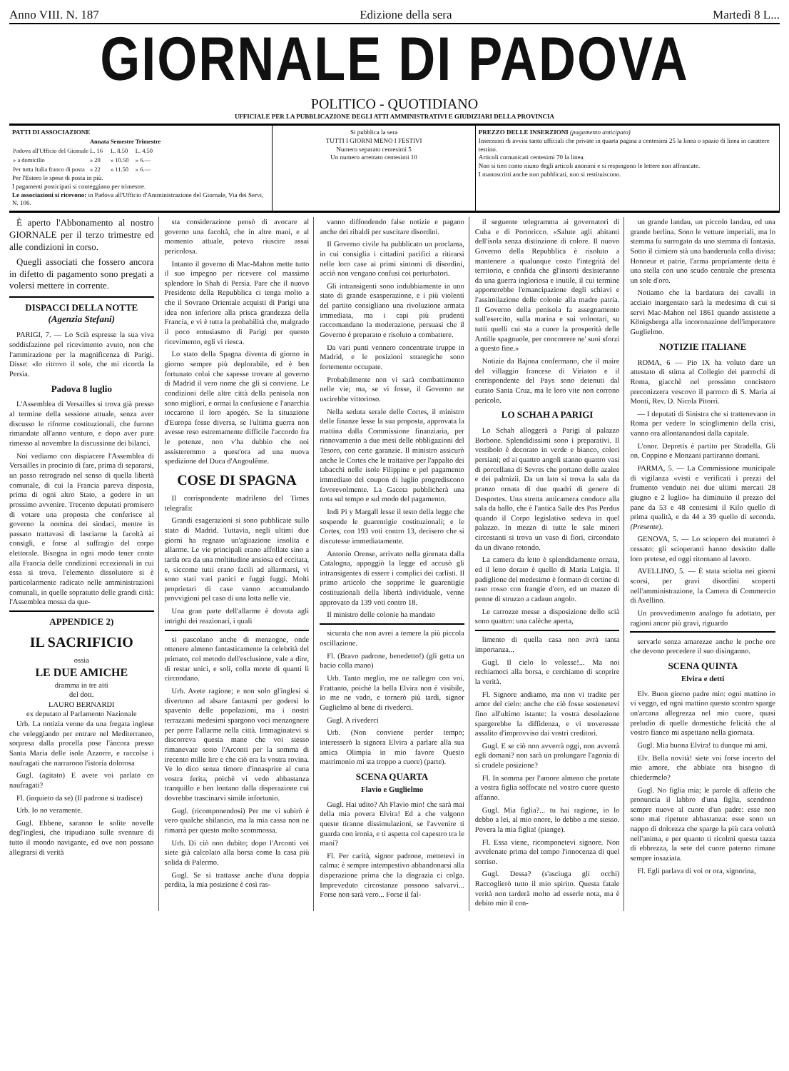Anno VIII. N. 187 Edizione della sera Martedì 8 L...
GIORNALE DI PADOVA
POLITICO - QUOTIDIANO
UFFICIALE PER LA PUBBLICAZIONE DEGLI ATTI AMMINISTRATIVI E GIUDIZIARI DELLA PROVINCIA
PATTI DI ASSOCIAZIONE
| | Annata | Semestre | Trimestre |
| --- | --- | --- | --- |
| Padova all'Ufficio del Giornale | L. 16 | L. 8.50 | L. 4.50 |
| » a domicilio | » 20 | » 10.50 | » 6.— |
| Per tutta Italia franco di posta | » 22 | » 11.50 | » 6.— |
Per l'Estero le spese di posta in più.
I pagamenti posticipati si conteggiano per trimestre.
Le associazioni si ricevono: in Padova all'Ufficio d'Amministrazione del Giornale, Via dei Servi, N. 106.
Si pubblica la sera
TUTTI I GIORNI MENO I FESTIVI
Numero separato centesimi 5
Un numero arretrato centesimi 10
PREZZO DELLE INSERZIONI (pagamento anticipato)
Inserzioni di avvisi tanto ufficiali che private in quarta pagina a centesimi 25 la linea o spazio di linea in carattere testino.
Articoli comunicati centesimi 70 la linea.
Non si tien conto niuno degli articoli anonimi e si respingono le lettere non affrancate.
I manoscritti anche non pubblicati, non si restituiscono.
È aperto l'Abbonamento al nostro GIORNALE per il terzo trimestre ed alle condizioni in corso.
Quegli associati che fossero ancora in difetto di pagamento sono pregati a volersi mettere in corrente.
DISPACCI DELLA NOTTE
(Agenzia Stefani)
PARIGI, 7. — Lo Scià espresse la sua viva soddisfazione pel ricevimento avuto, non che l'ammirazione per la magnificenza di Parigi. Disse: «Io ritrovo il sole, che mi ricorda la Persia.
Padova 8 luglio
L'Assemblea di Versailles si trova già presso al termine della sessione attuale, senza aver discusso le riforme costituzionali, che furono rimandate all'anno venturo, e dopo aver pure rimesso al novembre la discussione dei bilanci.
Noi vediamo con dispiacere l'Assemblea di Versailles in procinto di fare, prima di separarsi, un passo retrogrado nel senso di quella libertà comunale, di cui la Francia pareva disposta, prima di ogni altro Stato, a godere in un prossimo avvenire. Trecento deputati promisero di votare una proposta che conferisce al governo la nomina dei sindaci, mentre in passato trattavasi di lasciarne la facoltà ai consigli, e forse al suffragio del corpo elettorale. Bisogna in ogni modo tener conto alla Francia delle condizioni eccezionali in cui essa si trova. l'elemento dissolutore si è particolarmente radicato nelle amministrazioni comunali, in quelle sopratutto delle grandi città: l'Assemblea mossa da que-
APPENDICE 2)
IL SACRIFICIO
ossia
LE DUE AMICHE
dramma in tre atti
del dott.
LAURO BERNARDI
ex deputato al Parlamento Nazionale
Urb. La notizia venne da una fregata inglese che veleggiando per entrare nel Mediterraneo, sorpresa dalla procella pose l'àncora presso Santa Maria delle isole Azzorre, e raccolse i naufragati che narrarono l'istoria dolorosa
Gugl. (agitato) E avete voi parlato co naufragati?
Fl. (inquieto da se) (Il padrone si tradisce)
Urb. Io no veramente.
Gugl. Ebbene, saranno le solite novelle degl'inglesi, che tripudiano sulle sventure di tutto il mondo navigante, ed ove non possano allegrarsi di verità
sta considerazione pensò di avocare al governo una facoltà, che in altre mani, e al momento attuale, poteva riuscire assai pericolosa.
Intanto il governo di Mac-Mahon mette tutto il suo impegno per ricevere col massimo splendore lo Shah di Persia. Pare che il nuovo Presidente della Repubblica ci tenga molto a che il Sovrano Orientale acquisti di Parigi una idea non inferiore alla prisca grandezza della Francia, e vi è tutta la probabilità che, malgrado il poco entusiasmo di Parigi per questo ricevimento, egli vi riesca.
Lo stato della Spagna diventa di giorno in giorno sempre più deplorabile, ed è ben fortunato colui che sapesse trovare al governo di Madrid il vero nome che gli si conviene. Le condizioni delle altre città della penisola non sono migliori, e ormai la confusione e l'anarchia toccarono il loro apogéo. Se la situazione d'Europa fosse diversa, se l'ultima guerra non avesse reso estremamente difficile l'accordo fra le potenze, non v'ha dubbio che noi assisteremmo a quest'ora ad una nuova spedizione del Duca d'Angoulême.
COSE DI SPAGNA
Il corrispondente madrileno del Times telegrafa:
Grandi esagerazioni si sono pubblicate sullo stato di Madrid. Tuttavia, negli ultimi due giorni ha regnato un'agitazione insolita e allarme. Le vie principali erano affollate sino a tarda ora da una moltitudine ansiosa ed eccitata, e, siccome tutti erano facili ad allarmarsi, vi sono stati vari panici e fuggi fuggi. Molti proprietari di case vanno accumulando provvigioni pel caso di una lotta nelle vie.
Una gran parte dell'allarme è dovuta agli intrighi dei reazionari, i quali
si pascolano anche di menzogne, onde ottenere almeno fantasticamente la celebrità del primato, col metodo dell'esclusione, vale a dire, di restar unici, e soli, colla morte di quanti li circondano.
Urb. Avete ragione; e non solo gl'inglesi si divertono ad alsare fantasmi per godersi lo spavento delle popolazioni, ma i nostri terrazzani medesimi spargono voci menzognere per porre l'allarme nella città. Immaginatevi si discorreva questa mane che voi stesso rimanevate sotto l'Arconti per la somma di trecento mille lire e che ciò era la vostra rovina. Ve lo dico senza timore d'innasprire al cuna vostra ferita, poichè vi vedo abbastanza tranquillo e ben lontano dalla disperazione cui dovrebbe trascinarvi simile infortunio.
Gugl. (ricomponendosi) Per me vi subirò è vero qualche sbilancio, ma la mia cassa non ne rimarrà per questo molto scommossa.
Urb. Di ciò non dubito; dopo l'Arconti voi siete già calcolato alla borsa come la casa più solida di Palermo.
Gugl. Se si trattasse anche d'una doppia perdita, la mia posizione è così ras-
vanno diffondendo false notizie e pagano anche dei ribaldi per suscitare disordini.
Il Governo civile ha pubblicato un proclama, in cui consiglia i cittadini pacifici a ritirarsi nelle loro case ai primi sintomi di disordini, acciò non vengano confusi coi perturbatori.
Gli intransigenti sono indubbiamente in uno stato di grande esasperazione, e i più violenti del partito consigliano una rivoluzione armata immediata, ma i capi più prudenti raccomandano la moderazione, persuasi che il Governo è preparato e risoluto a combattere.
Da vari punti vennero concentrate truppe in Madrid, e le posizioni strategiche sono fortemente occupate.
Probabilmente non vi sarà combattimento nelle vie; ma, se vi fosse, il Governo ne uscirebbe vittorioso.
Nella seduta serale delle Cortes, il ministro delle finanze lesse la sua proposta, approvata la mattina dalla Commissione finanziaria, per rinnovamento a due mesi delle obbligazioni del Tesoro, con certe garanzie. Il ministro assicurò anche le Cortes che le trattative per l'appalto dei tabacchi nelle isole Filippine e pel pagamento immediato del coupon di luglio progrediscono favorevolmente. La Gaceta pubblicherà una nota sul tempo e sul modo del pagamento.
Indi Pi y Margall lesse il testo della legge che sospende le guarentigie costituzionali; e le Cortes, con 193 voti contro 13, decisero che si discutesse immediatamente.
Antonio Orense, arrivato nella giornata dalla Catalogna, appoggiò la legge ed accusò gli intransigentes di essere i complici dei carlisti. Il primo articolo che sopprime le guarentigie costituzionali della libertà individuale, venne approvato da 139 voti contro 18.
Il ministro delle colonie ha mandato
sicurata che non avrei a temere la più piccola oscillazione.
Fl. (Bravo padrone, benedetto!) (gli getta un bacio colla mano)
Urb. Tanto meglio, me ne rallegro con voi. Frattanto, poichè la bella Elvira non è visibile, io me ne vado, e tornerò più tardi, signor Guglielmo al bene di rivederci.
Gugl. A rivederci
Urb. (Non conviene perder tempo; interesserò la signora Elvira a parlare alla sua amica Olimpia in mio favore Questo matrimonio mi sta troppo a cuore) (parte).
SCENA QUARTA
Flavio e Guglielmo
Gugl. Hai udito? Ah Flavio mio! che sarà mai della mia povera Elvira! Ed a che valgono queste tiranne dissimulazioni, se l'avvenire ti guarda con ironia, e ti aspetta col capestro tra le mani?
Fl. Per carità, signor padrone, mettetevi in calma: è sempre intempestivo abbandonarsi alla disperazione prima che la disgrazia ci colga. Impreveduto circostanze possono salvarvi... Forse non sarà vero... Forse il fal-
il seguente telegramma ai governatori di Cuba e di Portoricco. «Salute agli abitanti dell'isola senza distinzione di colore. Il nuovo Governo della Repubblica è risoluto a mantenere a qualunque costo l'integrità del territorio, e confida che gl'insorti desisteranno da una guerra ingloriosa e inutile, il cui termine apporterebbe l'emancipazione degli schiavi e l'assimilazione delle colonie alla madre patria. Il Governo della penisola fa assegnamento sull'esercito, sulla marina e sui volontari, su tutti quelli cui sta a cuore la prosperità delle Antille spagnuole, per concorrere ne' suoi sforzi a questo fine.»
Notizie da Bajona confermano, che il maire del villaggio francese di Viriaton e il corrispondente del Pays sono detenuti dal curato Santa Cruz, ma le loro vite non corrono pericolo.
LO SCHAH A PARIGI
Lo Schah alloggerà a Parigi al palazzo Borbone. Splendidissimi sono i preparativi. Il vestibolo è decorato in verde e bianco, colori persiani; ed ai quattro angoli stanno quattro vasi di porcellana di Sevres che portano delle azalee e dei palmizii. Da un lato si trova la sala da pranzo ornata di due quadri di genere di Desportes. Una stretta anticamera conduce alla sala da ballo, che è l'antica Salle des Pas Perdus quando il Corpo legislativo sedeva in quel palazzo. In mezzo di tutte le sale minori circostanti si trova un vaso di fiori, circondato da un divano rotondo.
La camera da letto è splendidamente ornata, ed il letto dorato è quello di Maria Luigia. Il padiglione del medesimo è formato di cortine di raso rosso con frangie d'oro, ed un mazzo di penne di struzzo a cadaun angolo.
Le carrozze messe a disposizione dello scià sono quattro: una calèche aperta,
limento di quella casa non avrà tanta importanza...
Gugl. Il cielo lo volesse!... Ma noi rechiamoci alla borsa, e cerchiamo di scoprire la verità.
Fl. Signore andiamo, ma non vi tradite per amor del cielo: anche che ciò fosse sostenetevi fino all'ultimo istante: la vostra desolazione spargerebbe la diffidenza, e vi troveresste assalito d'improvviso dai vostri creditori.
Gugl. E se ciò non avverrà oggi, non avverrà egli domani? non sarà un prolungare l'agonia di sì crudele posizione?
Fl. In somma per l'amore almeno che portate a vostra figlia soffocate nel vostro cuore questo affanno.
Gugl. Mia figlia?... tu hai ragione, io lo debbo a lei, al mio onore, lo debbo a me stesso. Povera la mia figlia! (piange).
Fl. Essa viene, ricomponetevi signore. Non avvelenate prima del tempo l'innocenza di quel sorriso.
Gugl. Dessa? (s'asciuga gli occhi) Raccoglierò tutto il mio spirito. Questa fatale verità non tarderà molto ad esserle nota, ma è debito mio il con-
un grande landau, un piccolo landau, ed una grande berlina. Sono le vetture imperiali, ma lo stemma fu surrogato da uno stemma di fantasia. Sotto il cimiero stà una banderuola colla divisa: Honneur et patrie, l'arma propriamente detta è una stella con uno scudo centrale che presenta un sole d'oro.
Notiamo che la bardatura dei cavalli in acciaio inargentato sarà la medesima di cui si servì Mac-Mahon nel 1861 quando assistette a Königsberga alla incoronazione dell'imperatore Guglielmo.
NOTIZIE ITALIANE
ROMA, 6 — Pio IX ha voluto dare un attestato di stima al Collegio dei parrochi di Roma, giacchè nel prossimo concistoro preconizzera vescovo il parroco di S. Maria ai Monti, Rev. D. Nicola Pitorri.
— I deputati di Sinistra che si trattenevano in Roma per vedere lo scioglimento della crisi, vanno ora allontanandosi dalla capitale.
L'onor. Depretis è partito per Stradella. Gli on. Coppino e Monzani partiranno domani.
PARMA, 5. — La Commissione municipale di vigilanza «visti e verificati i prezzi del frumento venduto nei due ultimi mercati 28 giugno e 2 luglio» ha diminuito il prezzo del pane da 53 e 48 centesimi il Kilo quello di prima qualità, e da 44 a 39 quello di seconda. (Presente).
GENOVA, 5. — Lo sciopero dei muratori è cessato: gli scioperanti hanno desistito dalle loro pretese, ed oggi ritornano al lavoro.
AVELLINO, 5. — È stata sciolta nei giorni scorsi, per gravi disordini scoperti nell'amministrazione, la Camera di Commercio di Avellino.
Un provvedimento analogo fu adottato, per ragioni ancor più gravi, riguardo
servarle senza amarezze anche le poche ore che devono precedere il suo disinganno.
SCENA QUINTA
Elvira e detti
Elv. Buon giorno padre mio: ogni mattino io vi veggo, ed ogni mattino questo scontro sparge un'arcana allegrezza nel mio cuore, quasi preludio di quelle domestiche felicità che al vostro fianco mi aspettano nella giornata.
Gugl. Mia buona Elvira! tu dunque mi ami.
Elv. Bella novità! siete voi forse incerto del mio amore, che abbiate ora bisogno di chiedermelo?
Gugl. No figlia mia; le parole di affetto che pronuncia il labbro d'una figlia, scendono sempre nuove al cuore d'un padre: esse non sono mai ripetute abbastanza: esse sono un nappo di dolcezza che sparge la più cara voluttà nell'anima, e per quanto ti ricolmi questa tazza di ebbrezza, la sete del cuore paterno rimane sempre insaziata.
Fl. Egli parlava di voi or ora, signorina,